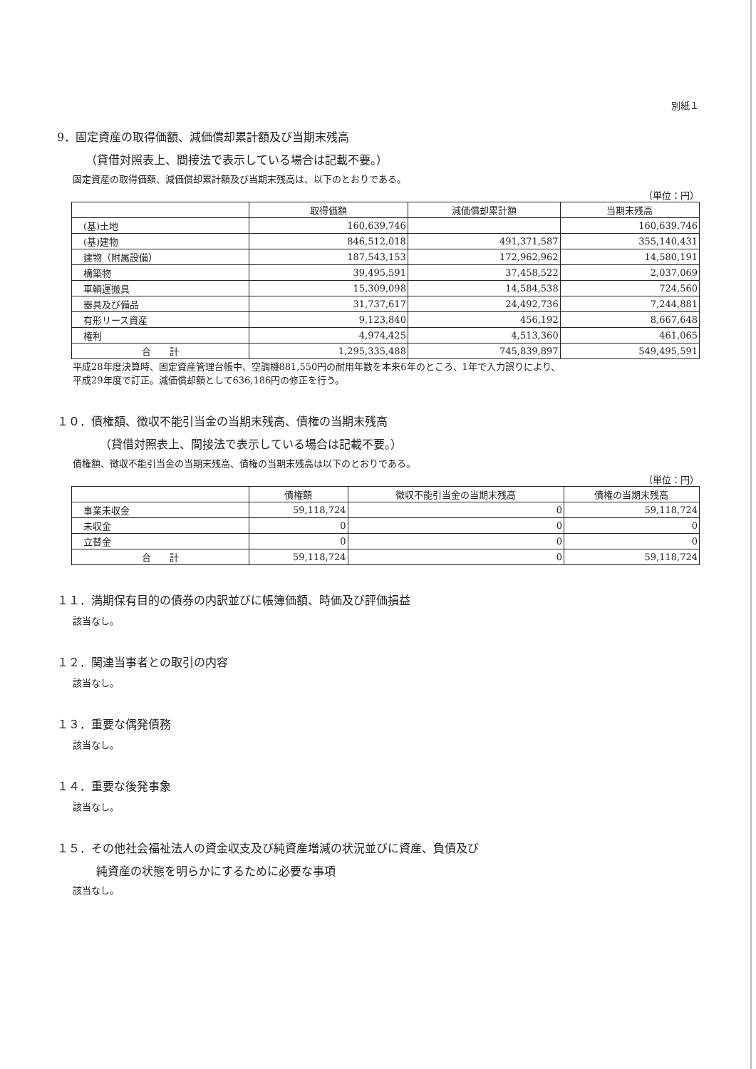別紙１
9．固定資産の取得価額、減価償却累計額及び当期末残高
（貸借対照表上、間接法で表示している場合は記載不要。）
固定資産の取得価額、減価償却累計額及び当期末残高は、以下のとおりである。
（単位：円）
| | 取得価額 | 減価償却累計額 | 当期末残高 |
| --- | --- | --- | --- |
| (基)土地 | 160,639,746 | | 160,639,746 |
| (基)建物 | 846,512,018 | 491,371,587 | 355,140,431 |
| 建物（附属設備） | 187,543,153 | 172,962,962 | 14,580,191 |
| 構築物 | 39,495,591 | 37,458,522 | 2,037,069 |
| 車輌運搬具 | 15,309,098 | 14,584,538 | 724,560 |
| 器具及び備品 | 31,737,617 | 24,492,736 | 7,244,881 |
| 有形リース資産 | 9,123,840 | 456,192 | 8,667,648 |
| 権利 | 4,974,425 | 4,513,360 | 461,065 |
| 合 計 | 1,295,335,488 | 745,839,897 | 549,495,591 |
平成28年度決算時、固定資産管理台帳中、空調機881,550円の耐用年数を本来6年のところ、1年で入力誤りにより、
平成29年度で訂正。減価償却額として636,186円の修正を行う。
１０．債権額、徴収不能引当金の当期末残高、債権の当期末残高
（貸借対照表上、間接法で表示している場合は記載不要。）
債権額、徴収不能引当金の当期末残高、債権の当期末残高は以下のとおりである。
（単位：円）
| | 債権額 | 徴収不能引当金の当期末残高 | 債権の当期末残高 |
| --- | --- | --- | --- |
| 事業未収金 | 59,118,724 | 0 | 59,118,724 |
| 未収金 | 0 | 0 | 0 |
| 立替金 | 0 | 0 | 0 |
| 合 計 | 59,118,724 | 0 | 59,118,724 |
１１．満期保有目的の債券の内訳並びに帳簿価額、時価及び評価損益
該当なし。
１２．関連当事者との取引の内容
該当なし。
１３．重要な偶発債務
該当なし。
１４．重要な後発事象
該当なし。
１５．その他社会福祉法人の資金収支及び純資産増減の状況並びに資産、負債及び
純資産の状態を明らかにするために必要な事項
該当なし。